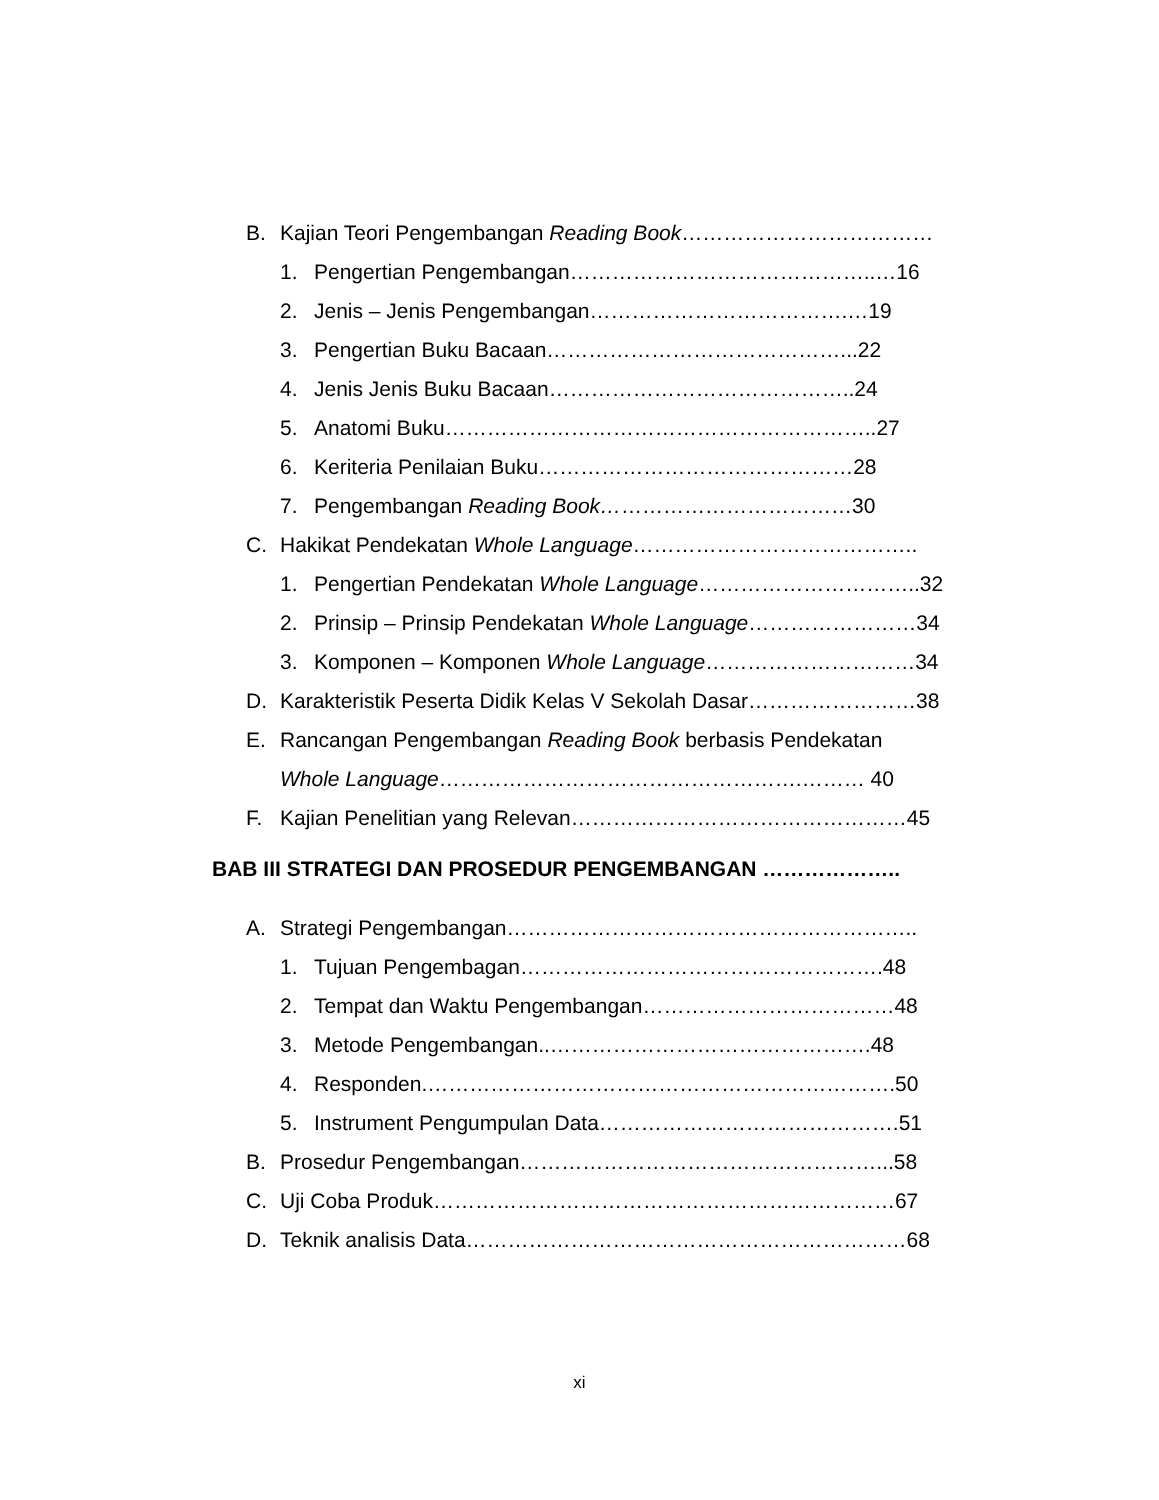B. Kajian Teori Pengembangan Reading Book………………………………
1. Pengertian Pengembangan……………………………………..…16
2. Jenis – Jenis Pengembangan……………………………….…19
3. Pengertian Buku Bacaan……………………………………...22
4. Jenis Jenis Buku Bacaan……………………………………..24
5. Anatomi Buku……………………………………………………..27
6. Keriteria Penilaian Buku………………………………………28
7. Pengembangan Reading Book………………………………30
C. Hakikat Pendekatan Whole Language…………………………………..
1. Pengertian Pendekatan Whole Language…………………………..32
2. Prinsip – Prinsip Pendekatan Whole Language……………………34
3. Komponen – Komponen Whole Language…………………………34
D. Karakteristik Peserta Didik Kelas V Sekolah Dasar……………………38
E. Rancangan Pengembangan Reading Book berbasis Pendekatan
Whole Language…………………………………………….……… 40
F. Kajian Penelitian yang Relevan…………………………………………45
BAB III STRATEGI DAN PROSEDUR PENGEMBANGAN ………………..
A. Strategi Pengembangan…………………………………………………..
1. Tujuan Pengembagan…………………………………………….48
2. Tempat dan Waktu Pengembangan………………………………48
3. Metode Pengembangan..……………………………………….48
4. Responden.………………………………………………………….50
5. Instrument Pengumpulan Data…………………………………….51
B. Prosedur Pengembangan……………………………………………...58
C. Uji Coba Produk…………………………………………………………67
D. Teknik analisis Data………………………………………………………68
xi